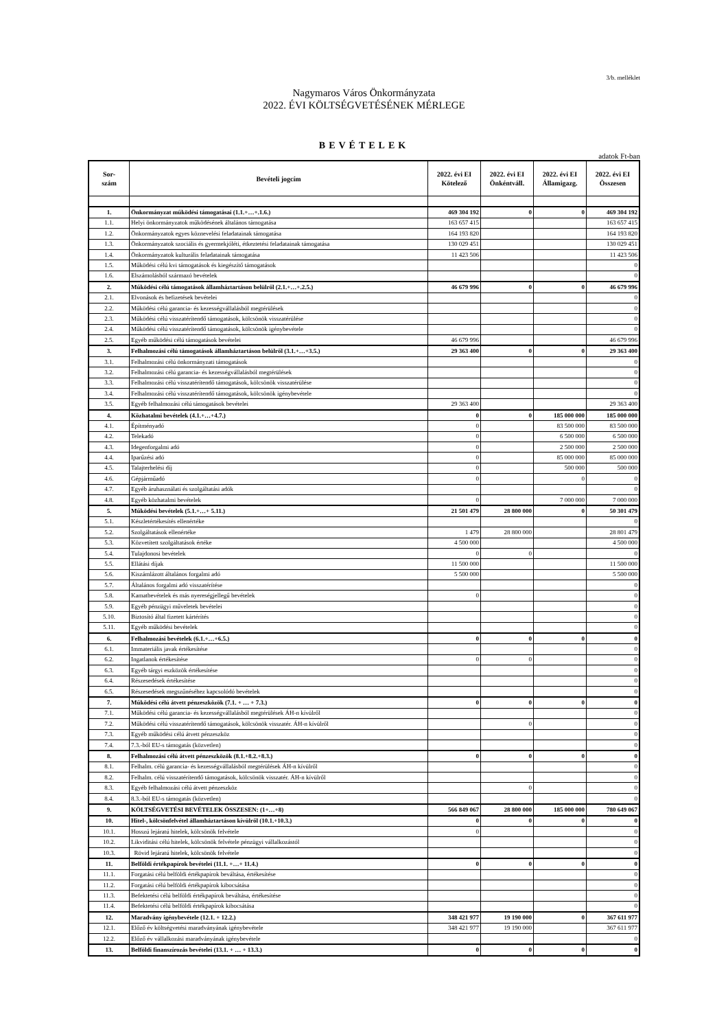3/b. melléklet
Nagymaros Város Önkormányzata
2022. ÉVI KÖLTSÉGVETÉSÉNEK MÉRLEGE
BEVÉTELEK
adatok Ft-ban
| Sor- szám | Bevételi jogcím | 2022. évi EI Kötelező | 2022. évi EI Önkéntváll. | 2022. évi EI Államigazg. | 2022. évi EI Összesen |
| --- | --- | --- | --- | --- | --- |
| 1. | Önkormányzat működési támogatásai (1.1.+…+.1.6.) | 469 304 192 | 0 | 0 | 469 304 192 |
| 1.1. | Helyi önkormányzatok működésének általános támogatása | 163 657 415 | | | 163 657 415 |
| 1.2. | Önkormányzatok egyes köznevelési feladatainak támogatása | 164 193 820 | | | 164 193 820 |
| 1.3. | Önkormányzatok szociális és gyermekjóléti, étkeztetési feladatainak támogatása | 130 029 451 | | | 130 029 451 |
| 1.4. | Önkormányzatok kulturális feladatainak támogatása | 11 423 506 | | | 11 423 506 |
| 1.5. | Működési célú kvi támogatások és kiegészítő támogatások | | | | 0 |
| 1.6. | Elszámolásból származó bevételek | | | | 0 |
| 2. | Működési célú támogatások államháztartáson belülről (2.1.+…+.2.5.) | 46 679 996 | 0 | 0 | 46 679 996 |
| 2.1. | Elvonások és befizetések bevételei | | | | 0 |
| 2.2. | Működési célú garancia- és kezességvállalásból megtérülések | | | | 0 |
| 2.3. | Működési célú visszatérítendő támogatások, kölcsönök visszatérülése | | | | 0 |
| 2.4. | Működési célú visszatérítendő támogatások, kölcsönök igénybevétele | | | | 0 |
| 2.5. | Egyéb működési célú támogatások bevételei | 46 679 996 | | | 46 679 996 |
| 3. | Felhalmozási célú támogatások államháztartáson belülről (3.1.+…+3.5.) | 29 363 400 | 0 | 0 | 29 363 400 |
| 3.1. | Felhalmozási célú önkormányzati támogatások | | | | 0 |
| 3.2. | Felhalmozási célú garancia- és kezességvállalásból megtérülések | | | | 0 |
| 3.3. | Felhalmozási célú visszatérítendő támogatások, kölcsönök visszatérülése | | | | 0 |
| 3.4. | Felhalmozási célú visszatérítendő támogatások, kölcsönök igénybevétele | | | | 0 |
| 3.5. | Egyéb felhalmozási célú támogatások bevételei | 29 363 400 | | | 29 363 400 |
| 4. | Közhatalmi bevételek (4.1.+…+4.7.) | 0 | 0 | 185 000 000 | 185 000 000 |
| 4.1. | Építményadó | 0 | | 83 500 000 | 83 500 000 |
| 4.2. | Telekadó | 0 | | 6 500 000 | 6 500 000 |
| 4.3. | Idegenforgalmi adó | 0 | | 2 500 000 | 2 500 000 |
| 4.4. | Iparűzési adó | 0 | | 85 000 000 | 85 000 000 |
| 4.5. | Talajterhelési díj | 0 | | 500 000 | 500 000 |
| 4.6. | Gépjárműadó | 0 | | 0 | 0 |
| 4.7. | Egyéb áruhasználati és szolgáltatási adók | | | | 0 |
| 4.8. | Egyéb közhatalmi bevételek | 0 | | 7 000 000 | 7 000 000 |
| 5. | Működési bevételek (5.1.+…+ 5.11.) | 21 501 479 | 28 800 000 | 0 | 50 301 479 |
| 5.1. | Készletértékesítés ellenértéke | | | | 0 |
| 5.2. | Szolgáltatások ellenértéke | 1 479 | 28 800 000 | | 28 801 479 |
| 5.3. | Közvetített szolgáltatások értéke | 4 500 000 | | | 4 500 000 |
| 5.4. | Tulajdonosi bevételek | 0 | 0 | | 0 |
| 5.5. | Ellátási díjak | 11 500 000 | | | 11 500 000 |
| 5.6. | Kiszámlázott általános forgalmi adó | 5 500 000 | | | 5 500 000 |
| 5.7. | Általános forgalmi adó visszatérítése | | | | 0 |
| 5.8. | Kamatbevételek és más nyereségjellegű bevételek | 0 | | | 0 |
| 5.9. | Egyéb pénzügyi műveletek bevételei | | | | 0 |
| 5.10. | Biztosító által fizetett kártérítés | | | | 0 |
| 5.11. | Egyéb működési bevételek | | | | 0 |
| 6. | Felhalmozási bevételek (6.1.+…+6.5.) | 0 | 0 | 0 | 0 |
| 6.1. | Immateriális javak értékesítése | | | | 0 |
| 6.2. | Ingatlanok értékesítése | 0 | 0 | | 0 |
| 6.3. | Egyéb tárgyi eszközök értékesítése | | | | 0 |
| 6.4. | Részesedések értékesítése | | | | 0 |
| 6.5. | Részesedések megszűnéséhez kapcsolódó bevételek | | | | 0 |
| 7. | Működési célú átvett pénzeszközök (7.1. + … + 7.3.) | 0 | 0 | 0 | 0 |
| 7.1. | Működési célú garancia- és kezességvállalásból megtérülések ÁH-n kívülről | | | | 0 |
| 7.2. | Működési célú visszatérítendő támogatások, kölcsönök visszatér. ÁH-n kívülről | | 0 | | 0 |
| 7.3. | Egyéb működési célú átvett pénzeszköz | | | | 0 |
| 7.4. | 7.3.-ból EU-s támogatás (közvetlen) | | | | 0 |
| 8. | Felhalmozási célú átvett pénzeszközök (8.1.+8.2.+8.3.) | 0 | 0 | 0 | 0 |
| 8.1. | Felhalm. célú garancia- és kezességvállalásból megtérülések ÁH-n kívülről | | | | 0 |
| 8.2. | Felhalm. célú visszatérítendő támogatások, kölcsönök visszatér. ÁH-n kívülről | | | | 0 |
| 8.3. | Egyéb felhalmozási célú átvett pénzeszköz | | 0 | | 0 |
| 8.4. | 8.3.-ból EU-s támogatás (közvetlen) | | | | 0 |
| 9. | KÖLTSÉGVETÉSI BEVÉTELEK ÖSSZESEN: (1+…+8) | 566 849 067 | 28 800 000 | 185 000 000 | 780 649 067 |
| 10. | Hitel-, kölcsönfelvétel államháztartáson kívülről (10.1.+10.3.) | 0 | 0 | 0 | 0 |
| 10.1. | Hosszú lejáratú hitelek, kölcsönök felvétele | 0 | | | 0 |
| 10.2. | Likviditási célú hitelek, kölcsönök felvétele pénzügyi vállalkozástól | | | | 0 |
| 10.3. | Rövid lejáratú hitelek, kölcsönök felvétele | | | | 0 |
| 11. | Belföldi értékpapírok bevételei (11.1. +…+ 11.4.) | 0 | 0 | 0 | 0 |
| 11.1. | Forgatási célú belföldi értékpapírok beváltása, értékesítése | | | | 0 |
| 11.2. | Forgatási célú belföldi értékpapírok kibocsátása | | | | 0 |
| 11.3. | Befektetési célú belföldi értékpapírok beváltása, értékesítése | | | | 0 |
| 11.4. | Befektetési célú belföldi értékpapírok kibocsátása | | | | 0 |
| 12. | Maradvány igénybevétele (12.1. + 12.2.) | 348 421 977 | 19 190 000 | 0 | 367 611 977 |
| 12.1. | Előző év költségvetési maradványának igénybevétele | 348 421 977 | 19 190 000 | | 367 611 977 |
| 12.2. | Előző év vállalkozási maradványának igénybevétele | | | | 0 |
| 13. | Belföldi finanszírozás bevételei (13.1. + … + 13.3.) | 0 | 0 | 0 | 0 |